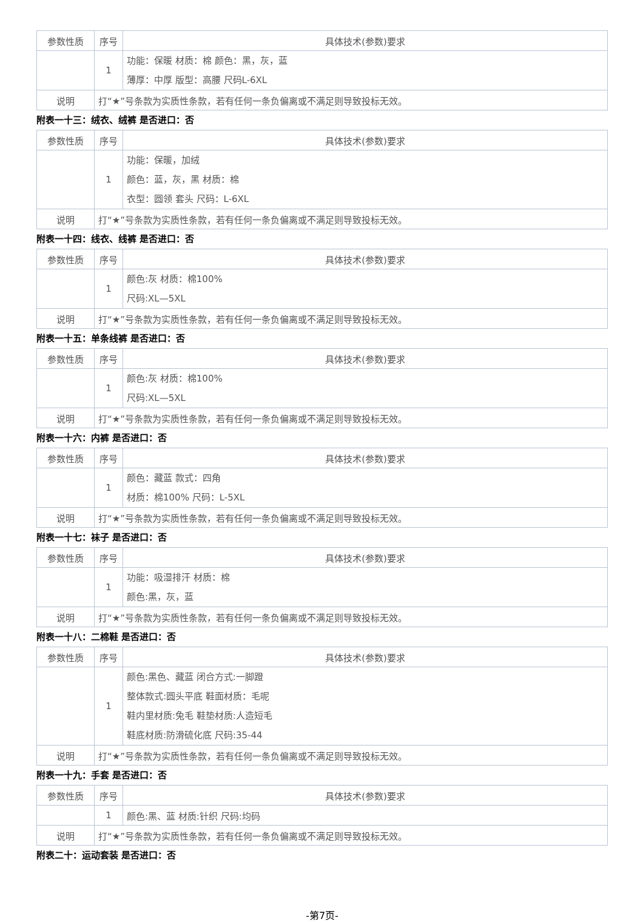| 参数性质 | 序号 | 具体技术(参数)要求 |
| --- | --- | --- |
| | 1 | 功能：保暖 材质：棉 颜色：黑，灰，蓝 薄厚：中厚 版型：高腰 尺码L-6XL |
| 说明 | 打“★”号条款为实质性条款，若有任何一条负偏离或不满足则导致投标无效。 | |
附表一十三：绒衣、绒裤 是否进口：否
| 参数性质 | 序号 | 具体技术(参数)要求 |
| --- | --- | --- |
| | 1 | 功能：保暖，加绒 颜色：蓝，灰，黑 材质：棉 衣型：圆领 套头 尺码：L-6XL |
| 说明 | 打“★”号条款为实质性条款，若有任何一条负偏离或不满足则导致投标无效。 | |
附表一十四：线衣、线裤 是否进口：否
| 参数性质 | 序号 | 具体技术(参数)要求 |
| --- | --- | --- |
| | 1 | 颜色:灰 材质：棉100% 尺码:XL—5XL |
| 说明 | 打“★”号条款为实质性条款，若有任何一条负偏离或不满足则导致投标无效。 | |
附表一十五：单条线裤 是否进口：否
| 参数性质 | 序号 | 具体技术(参数)要求 |
| --- | --- | --- |
| | 1 | 颜色:灰 材质：棉100% 尺码:XL—5XL |
| 说明 | 打“★”号条款为实质性条款，若有任何一条负偏离或不满足则导致投标无效。 | |
附表一十六：内裤 是否进口：否
| 参数性质 | 序号 | 具体技术(参数)要求 |
| --- | --- | --- |
| | 1 | 颜色：藏蓝 款式：四角 材质：棉100% 尺码：L-5XL |
| 说明 | 打“★”号条款为实质性条款，若有任何一条负偏离或不满足则导致投标无效。 | |
附表一十七：袜子 是否进口：否
| 参数性质 | 序号 | 具体技术(参数)要求 |
| --- | --- | --- |
| | 1 | 功能：吸湿排汗 材质：棉 颜色:黑，灰，蓝 |
| 说明 | 打“★”号条款为实质性条款，若有任何一条负偏离或不满足则导致投标无效。 | |
附表一十八：二棉鞋 是否进口：否
| 参数性质 | 序号 | 具体技术(参数)要求 |
| --- | --- | --- |
| | 1 | 颜色:黑色、藏蓝 闭合方式:一脚蹬 整体款式:圆头平底 鞋面材质：毛呢 鞋内里材质:兔毛 鞋垫材质:人造短毛 鞋底材质:防滑硫化底 尺码:35-44 |
| 说明 | 打“★”号条款为实质性条款，若有任何一条负偏离或不满足则导致投标无效。 | |
附表一十九：手套 是否进口：否
| 参数性质 | 序号 | 具体技术(参数)要求 |
| --- | --- | --- |
| | 1 | 颜色:黑、蓝 材质:针织 尺码:均码 |
| 说明 | 打“★”号条款为实质性条款，若有任何一条负偏离或不满足则导致投标无效。 | |
附表二十：运动套装 是否进口：否
-第7页-